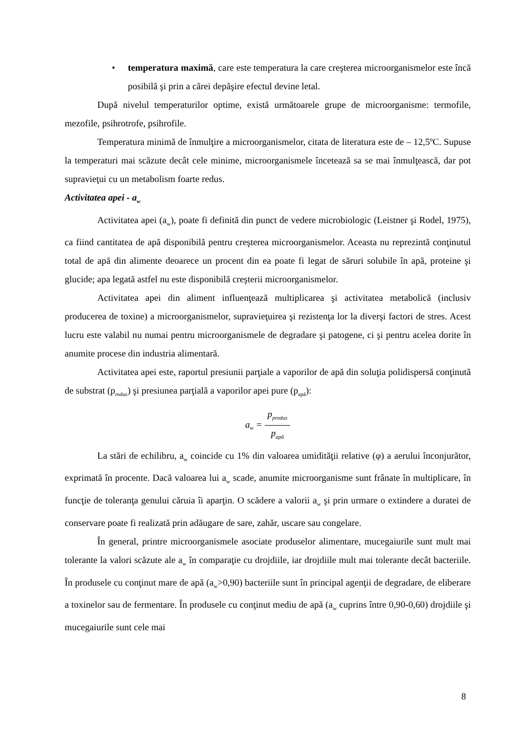• temperatura maximă, care este temperatura la care creşterea microorganismelor este încă posibilă şi prin a cărei depăşire efectul devine letal.
După nivelul temperaturilor optime, există următoarele grupe de microorganisme: termofile, mezofile, psihrotrofe, psihrofile.
Temperatura minimă de înmulţire a microorganismelor, citata de literatura este de – 12,5ºC. Supuse la temperaturi mai scăzute decât cele minime, microorganismele încetează sa se mai înmulţească, dar pot supravieţui cu un metabolism foarte redus.
Activitatea apei - a<sub>w</sub>
Activitatea apei (a<sub>w</sub>), poate fi definită din punct de vedere microbiologic (Leistner şi Rodel, 1975), ca fiind cantitatea de apă disponibilă pentru creşterea microorganismelor. Aceasta nu reprezintă conţinutul total de apă din alimente deoarece un procent din ea poate fi legat de săruri solubile în apă, proteine şi glucide; apa legată astfel nu este disponibilă creşterii microorganismelor.
Activitatea apei din aliment influenţează multiplicarea şi activitatea metabolică (inclusiv producerea de toxine) a microorganismelor, supravieţuirea şi rezistenţa lor la diverşi factori de stres. Acest lucru este valabil nu numai pentru microorganismele de degradare şi patogene, ci şi pentru acelea dorite în anumite procese din industria alimentară.
Activitatea apei este, raportul presiunii parţiale a vaporilor de apă din soluţia polidispersă conţinută de substrat (p<sub>rodus</sub>) şi presiunea parţială a vaporilor apei pure (p<sub>apă</sub>):
a<sub>w</sub> = p<sub>produs</sub> p<sub>apă</sub>
La stări de echilibru, a<sub>w</sub> coincide cu 1% din valoarea umidităţii relative (φ) a aerului înconjurător, exprimată în procente. Dacă valoarea lui a<sub>w</sub> scade, anumite microorganisme sunt frânate în multiplicare, în funcţie de toleranţa genului căruia îi aparţin. O scădere a valorii a<sub>w</sub> şi prin urmare o extindere a duratei de conservare poate fi realizată prin adăugare de sare, zahăr, uscare sau congelare.
În general, printre microorganismele asociate produselor alimentare, mucegaiurile sunt mult mai tolerante la valori scăzute ale a<sub>w</sub> în comparaţie cu drojdiile, iar drojdiile mult mai tolerante decât bacteriile. În produsele cu conţinut mare de apă (a<sub>w</sub>>0,90) bacteriile sunt în principal agenţii de degradare, de eliberare a toxinelor sau de fermentare. În produsele cu conţinut mediu de apă (a<sub>w</sub> cuprins între 0,90-0,60) drojdiile şi mucegaiurile sunt cele mai
8